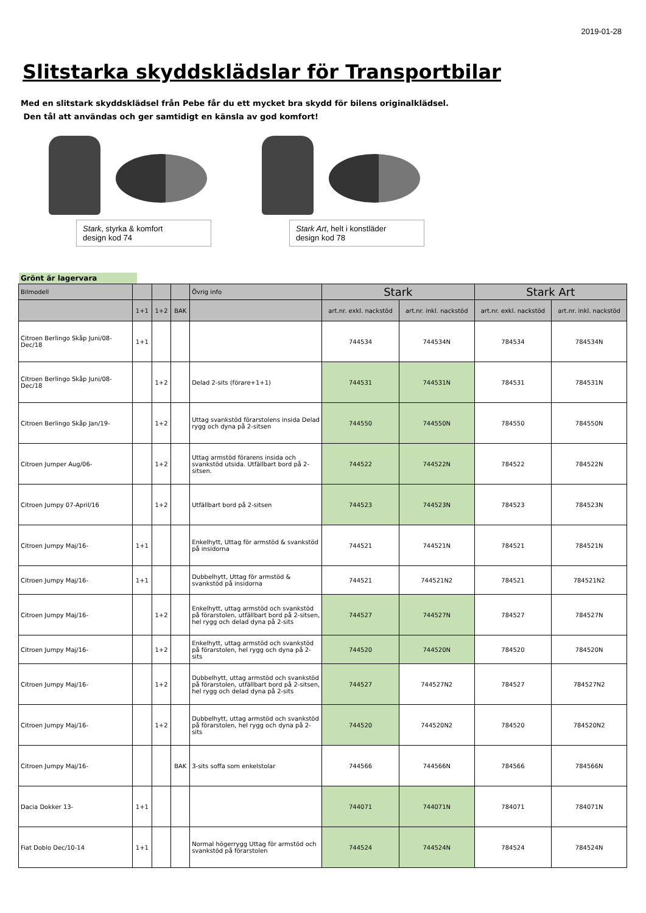2019-01-28
Slitstarka skyddsklädslar för Transportbilar
Med en slitstark skyddsklädsel från Pebe får du ett mycket bra skydd för bilens originalklädsel.
Den tål att användas och ger samtidigt en känsla av god komfort!
Stark, styrka & komfort
design kod 74
Stark Art, helt i konstläder
design kod 78
Grönt är lagervara
| Bilmodell | | | | Övrig info | Stark | | Stark Art | |
| --- | --- | --- | --- | --- | --- | --- | --- | --- |
| | 1+1 | 1+2 | BAK | | art.nr. exkl. nackstöd | art.nr. inkl. nackstöd | art.nr. exkl. nackstöd | art.nr. inkl. nackstöd |
| Citroen Berlingo Skåp Juni/08-Dec/18 | 1+1 | | | | 744534 | 744534N | 784534 | 784534N |
| Citroen Berlingo Skåp Juni/08-Dec/18 | | 1+2 | | Delad 2-sits (förare+1+1) | 744531 | 744531N | 784531 | 784531N |
| Citroen Berlingo Skåp Jan/19- | | 1+2 | | Uttag svankstöd förarstolens insida Delad rygg och dyna på 2-sitsen | 744550 | 744550N | 784550 | 784550N |
| Citroen Jumper Aug/06- | | 1+2 | | Uttag armstöd förarens insida och svankstöd utsida. Utfällbart bord på 2-sitsen. | 744522 | 744522N | 784522 | 784522N |
| Citroen Jumpy 07-April/16 | | 1+2 | | Utfällbart bord på 2-sitsen | 744523 | 744523N | 784523 | 784523N |
| Citroen Jumpy Maj/16- | 1+1 | | | Enkelhytt, Uttag för armstöd & svankstöd på insidorna | 744521 | 744521N | 784521 | 784521N |
| Citroen Jumpy Maj/16- | 1+1 | | | Dubbelhytt, Uttag för armstöd & svankstöd på insidorna | 744521 | 744521N2 | 784521 | 784521N2 |
| Citroen Jumpy Maj/16- | | 1+2 | | Enkelhytt, uttag armstöd och svankstöd på förarstolen, utfällbart bord på 2-sitsen, hel rygg och delad dyna på 2-sits | 744527 | 744527N | 784527 | 784527N |
| Citroen Jumpy Maj/16- | | 1+2 | | Enkelhytt, uttag armstöd och svankstöd på förarstolen, hel rygg och dyna på 2-sits | 744520 | 744520N | 784520 | 784520N |
| Citroen Jumpy Maj/16- | | 1+2 | | Dubbelhytt, uttag armstöd och svankstöd på förarstolen, utfällbart bord på 2-sitsen, hel rygg och delad dyna på 2-sits | 744527 | 744527N2 | 784527 | 784527N2 |
| Citroen Jumpy Maj/16- | | 1+2 | | Dubbelhytt, uttag armstöd och svankstöd på förarstolen, hel rygg och dyna på 2-sits | 744520 | 744520N2 | 784520 | 784520N2 |
| Citroen Jumpy Maj/16- | | | BAK | 3-sits soffa som enkelstolar | 744566 | 744566N | 784566 | 784566N |
| Dacia Dokker 13- | 1+1 | | | | 744071 | 744071N | 784071 | 784071N |
| Fiat Doblo Dec/10-14 | 1+1 | | | Normal högerrygg Uttag för armstöd och svankstöd på förarstolen | 744524 | 744524N | 784524 | 784524N |